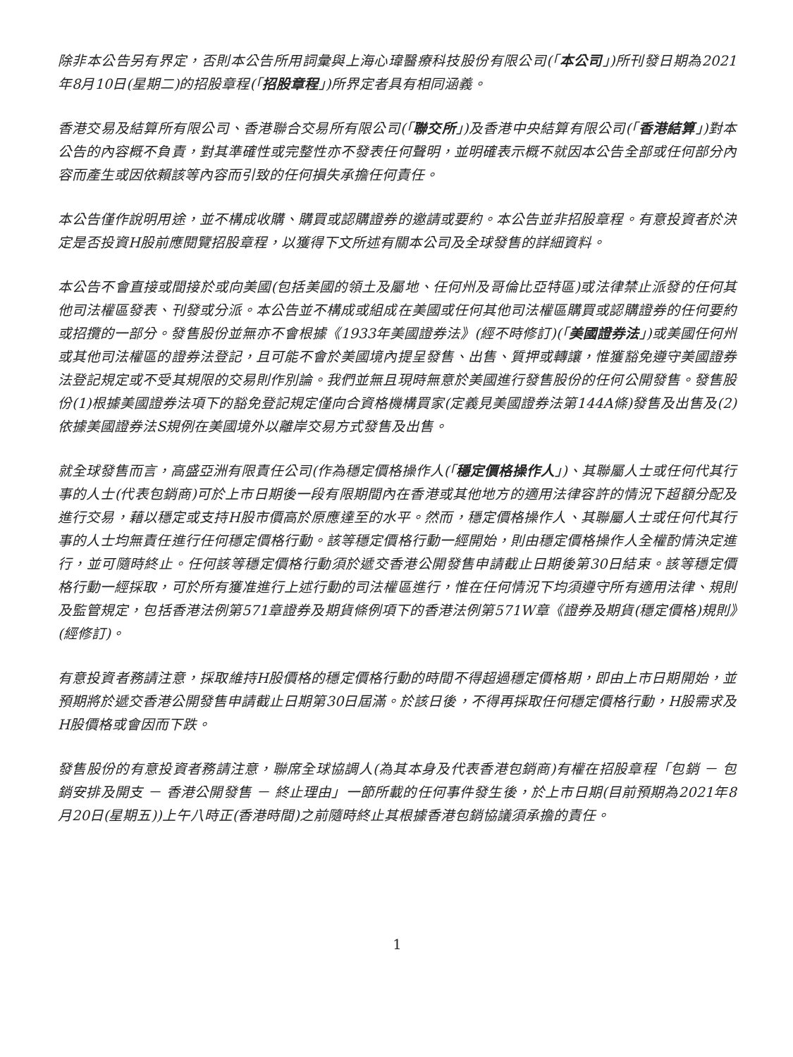除非本公告另有界定，否則本公告所用詞彙與上海心瑋醫療科技股份有限公司(「本公司」)所刊發日期為2021年8月10日(星期二)的招股章程(「招股章程」)所界定者具有相同涵義。
香港交易及結算所有限公司、香港聯合交易所有限公司(「聯交所」)及香港中央結算有限公司(「香港結算」)對本公告的內容概不負責，對其準確性或完整性亦不發表任何聲明，並明確表示概不就因本公告全部或任何部分內容而產生或因依賴該等內容而引致的任何損失承擔任何責任。
本公告僅作說明用途，並不構成收購、購買或認購證券的邀請或要約。本公告並非招股章程。有意投資者於決定是否投資H股前應閱覽招股章程，以獲得下文所述有關本公司及全球發售的詳細資料。
本公告不會直接或間接於或向美國(包括美國的領土及屬地、任何州及哥倫比亞特區)或法律禁止派發的任何其他司法權區發表、刊發或分派。本公告並不構成或組成在美國或任何其他司法權區購買或認購證券的任何要約或招攬的一部分。發售股份並無亦不會根據《1933年美國證券法》(經不時修訂)(「美國證券法」)或美國任何州或其他司法權區的證券法登記，且可能不會於美國境內提呈發售、出售、質押或轉讓，惟獲豁免遵守美國證券法登記規定或不受其規限的交易則作別論。我們並無且現時無意於美國進行發售股份的任何公開發售。發售股份(1)根據美國證券法項下的豁免登記規定僅向合資格機構買家(定義見美國證券法第144A條)發售及出售及(2)依據美國證券法S規例在美國境外以離岸交易方式發售及出售。
就全球發售而言，高盛亞洲有限責任公司(作為穩定價格操作人(「穩定價格操作人」)、其聯屬人士或任何代其行事的人士(代表包銷商)可於上市日期後一段有限期間內在香港或其他地方的適用法律容許的情況下超額分配及進行交易，藉以穩定或支持H股市價高於原應達至的水平。然而，穩定價格操作人、其聯屬人士或任何代其行事的人士均無責任進行任何穩定價格行動。該等穩定價格行動一經開始，則由穩定價格操作人全權酌情決定進行，並可隨時終止。任何該等穩定價格行動須於遞交香港公開發售申請截止日期後第30日結束。該等穩定價格行動一經採取，可於所有獲准進行上述行動的司法權區進行，惟在任何情況下均須遵守所有適用法律、規則及監管規定，包括香港法例第571章證券及期貨條例項下的香港法例第571W章《證券及期貨(穩定價格)規則》(經修訂)。
有意投資者務請注意，採取維持H股價格的穩定價格行動的時間不得超過穩定價格期，即由上市日期開始，並預期將於遞交香港公開發售申請截止日期第30日屆滿。於該日後，不得再採取任何穩定價格行動，H股需求及H股價格或會因而下跌。
發售股份的有意投資者務請注意，聯席全球協調人(為其本身及代表香港包銷商)有權在招股章程「包銷 － 包銷安排及開支 － 香港公開發售 － 終止理由」一節所載的任何事件發生後，於上市日期(目前預期為2021年8月20日(星期五))上午八時正(香港時間)之前隨時終止其根據香港包銷協議須承擔的責任。
1